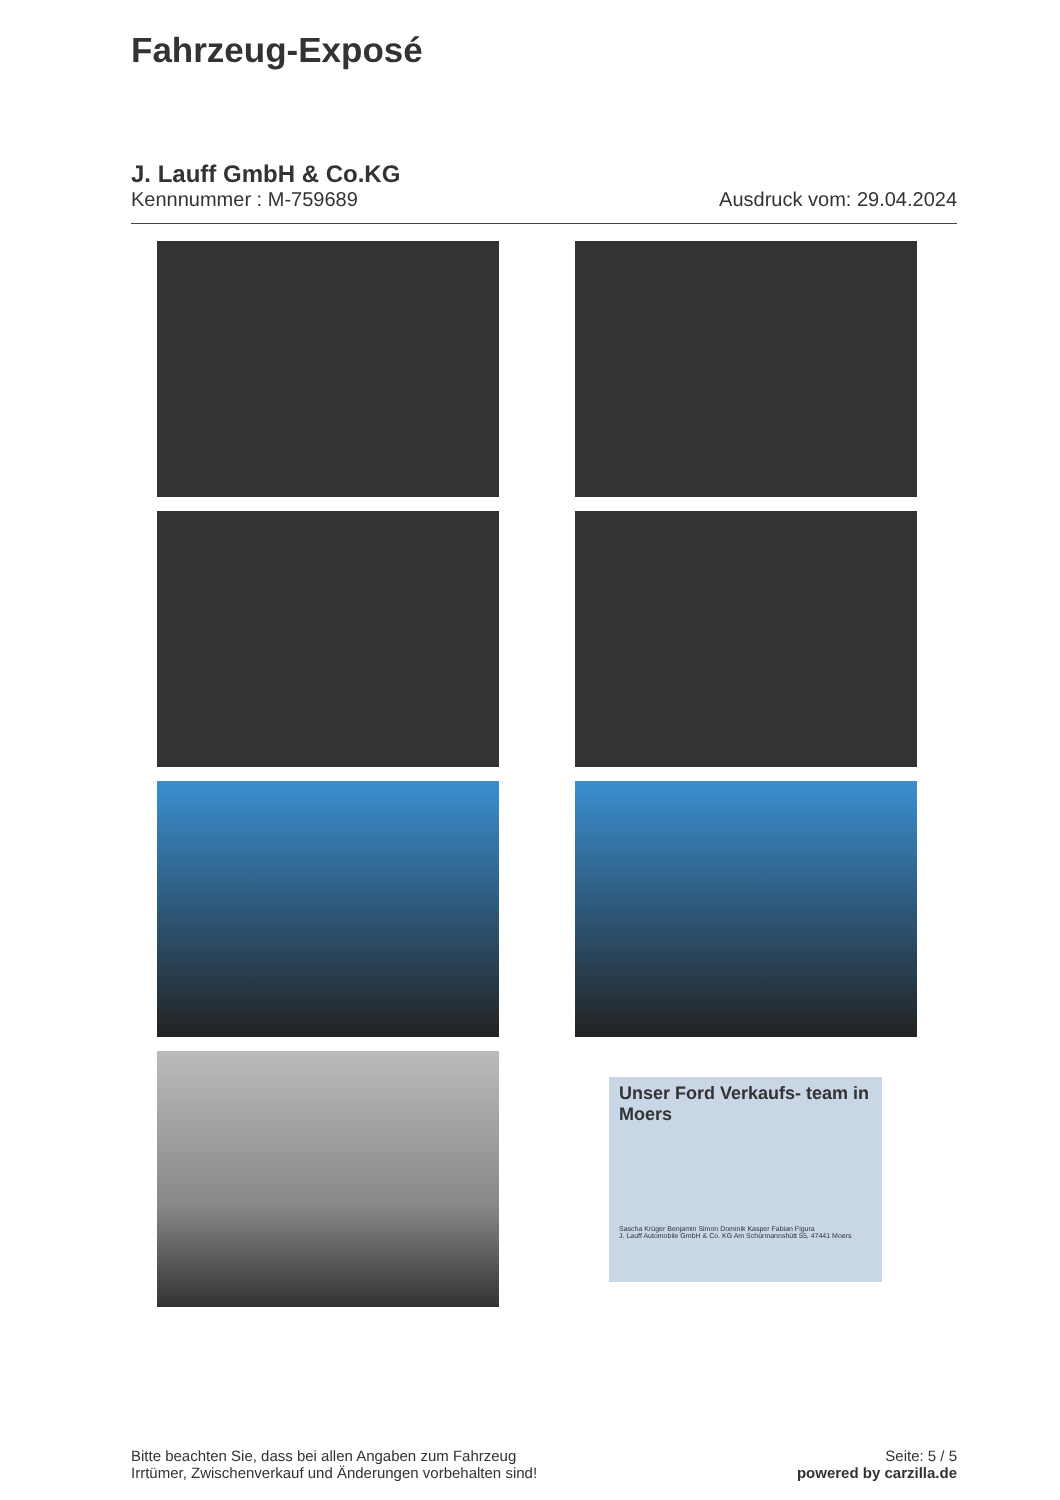Fahrzeug-Exposé
J. Lauff GmbH & Co.KG
Kennnummer : M-759689 Ausdruck vom: 29.04.2024
Unser Ford Verkaufs- team in Moers
Sascha Krüger Benjamin Simon Dominik Kasper Fabian Figura
J. Lauff Automobile GmbH & Co. KG Am Schürmannshütt 55, 47441 Moers
Bitte beachten Sie, dass bei allen Angaben zum Fahrzeug
Irrtümer, Zwischenverkauf und Änderungen vorbehalten sind!
Seite: 5 / 5
powered by carzilla.de